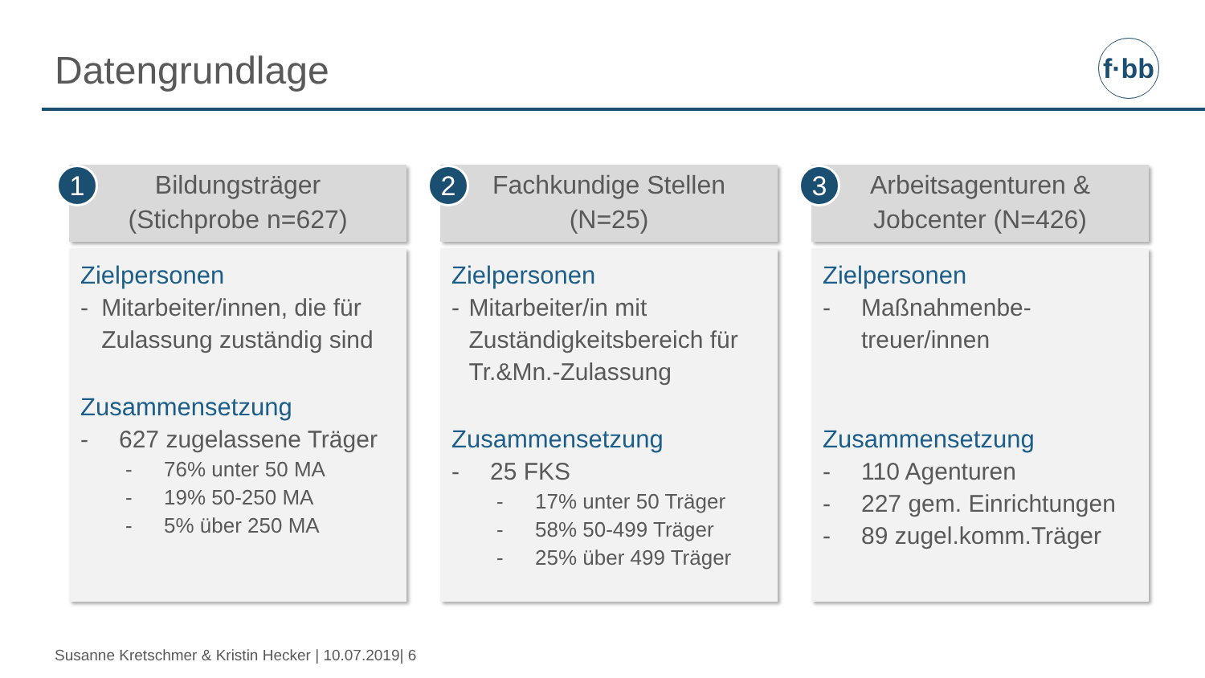Datengrundlage
f·bb
1
Bildungsträger
(Stichprobe n=627)
Zielpersonen
- Mitarbeiter/innen, die für Zulassung zuständig sind
Zusammensetzung
- 627 zugelassene Träger
- 76% unter 50 MA
- 19% 50-250 MA
- 5% über 250 MA
2
Fachkundige Stellen
(N=25)
Zielpersonen
- Mitarbeiter/in mit Zuständigkeitsbereich für Tr.&Mn.-Zulassung
Zusammensetzung
- 25 FKS
- 17% unter 50 Träger
- 58% 50-499 Träger
- 25% über 499 Träger
3
Arbeitsagenturen &
Jobcenter (N=426)
Zielpersonen
- Maßnahmenbe-
treuer/innen
Zusammensetzung
- 110 Agenturen
- 227 gem. Einrichtungen
- 89 zugel.komm.Träger
Susanne Kretschmer & Kristin Hecker | 10.07.2019| 6